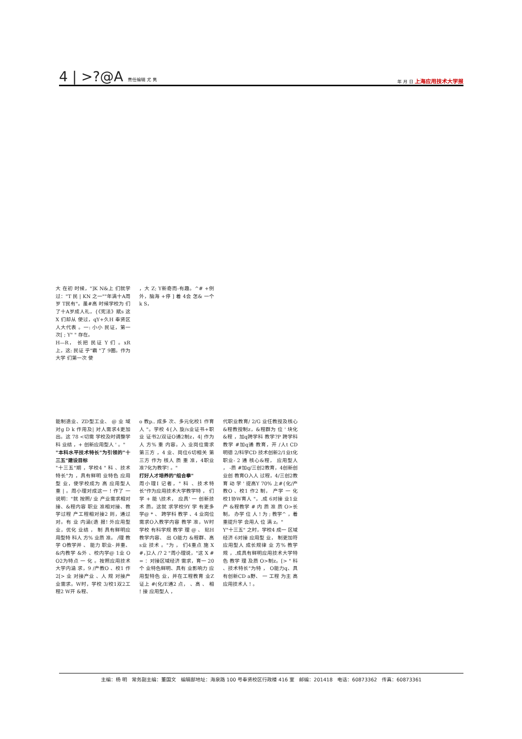4 | >?@A 责任编辑 尤 隽
年 月 日 上海应用技术大学报
大 在初 时候，"]K N&上 们就学过："T 民 | KN 之一""年满十A周岁 T民有"。虽#高 时候学校为 们了十A岁成人礼，{《宪法》赋s 这X 们却从 使过，qY+久H 奉贤区人大代表 。一: 小小 民证，第一次[ ; Y" " 存在。
H—R， 长把 民证 Y 们 。xR 上，这: 民证 乎"霸 "了 9圈。作为大学 们第一次 使
，大 Z; Y新奇而-有趣。^# +例外，脑海 +停 ] 着 4会 怎& 一个k S，
能制造业、ZD型工业、 @ 业 域对g D k 作用及| 对人需求4更加 出。这 78 <切需 学校及时调整学科 业结 ，+ 创新应用型人 ' 。"
"本科水平技术特长"为引领的"十三五"建设目标
"十三五"期 ，学校4 " 科 、技术特长"为 ，具有鲜明 业特色 应用型 业，使学校成为 高 应用型人 重 | 。周小理对成这一 ! 作了 一 说明："就 按照/ 业 产业需求相对接、&程内容 职业 准相对接、教学过程 产工程相对接2 则，通过对。有 业 内涵(造 报! 外应用型 业，优化 业结 ， 制 具有鲜明应用型特 科人 方% 业质 准。 /理 教学 O教学并 、 能力 职业- 并重、&内教学 &外 、校内学@ 1业 O O2为特点 一 化 。按照应用技术大学内涵 求，9 /产教O 、校1 作2[> 业 对接产业 、人 规 对接产业需求。W时，学校 3/校1双2工程2 W开 &程、
o 教p.. 成多 次、多元化校1 作育人 "。学校 4{入 旋/s业证书+职业 证书2/双证O通2制z，4| 作为人 方% 重 内容。入 业岗位需求 第三方 ，4 业、岗位6切相关 第三方 作为 核人 质 重 准，4职业 准7化为教学! 。"
打好人才培养的"组合拳"
周小理I 记者，" 科 、技术特长"作为应用技术大学教学特 ， 们 学 + 能 \技术， 应具' 一 创新技术 质。这就 求学校9Y 学 有更多 学@ * 、 跨学科 教学 、4 业岗位需求O入教学内容 教学 准，W时学校 有科学规 教学 理 @ 、 贴H 教学内容、 出 O能力 &程群、高 s业 技术 。"为 ， 们4重点 施 X #，]2人 /? 2 "周小理说，"这 X # = ：对接区域经济 需求，育一 20个 业特色鲜明、具有 业影响力 应用型特色 业，并在工程教育 业Z证上 #(化/E通2 点， 、高 、 相 ! 接 应用型人 ，
代职业教育/ 2/G 业任教授及核心&程教授制z，&程群为 位 ' 块化&程 ，加q跨学科 教学?P 跨学科 教学 #加q通 教育，开 /人t CD 明德 2/科学CD 技术创新2/1业t化 职业- 2 通 核心&程， 应用型人 ， -质 #加q/三创2教育，4创新创业创 教育O入人 过程，4/三创2教育 动 学 ' 提高Y 70% 上#{化/产教O 、校1 作2 制， 产学 一 化 校1协W育人 "，.成 6对接 业1业 产 &程教学 # 内 质 准 质 O>长 制， 办学 位 人 ! 为 ; 教学^ ，着重提升学 会用人 位 满 z。"
Y"十三五" 之时，学校4 成一 区域经济 6对接 应用型 业， 制更加符 应用型人 成长规律 业 方% 教学规 ，.成具有鲜明应用技术大学特色 教学 理 及质 O>制z。[> " 科 、技术特长"为特 ， O能力q、具有创新CD a野、 一 工程 为主 高 应用技术人 ! 。
主编：杨 明 常务副主编：董国文 编辑部地址：海泉路 100 号奉贤校区行政楼 416 室 邮编：201418 电话：60873362 传真：60873361